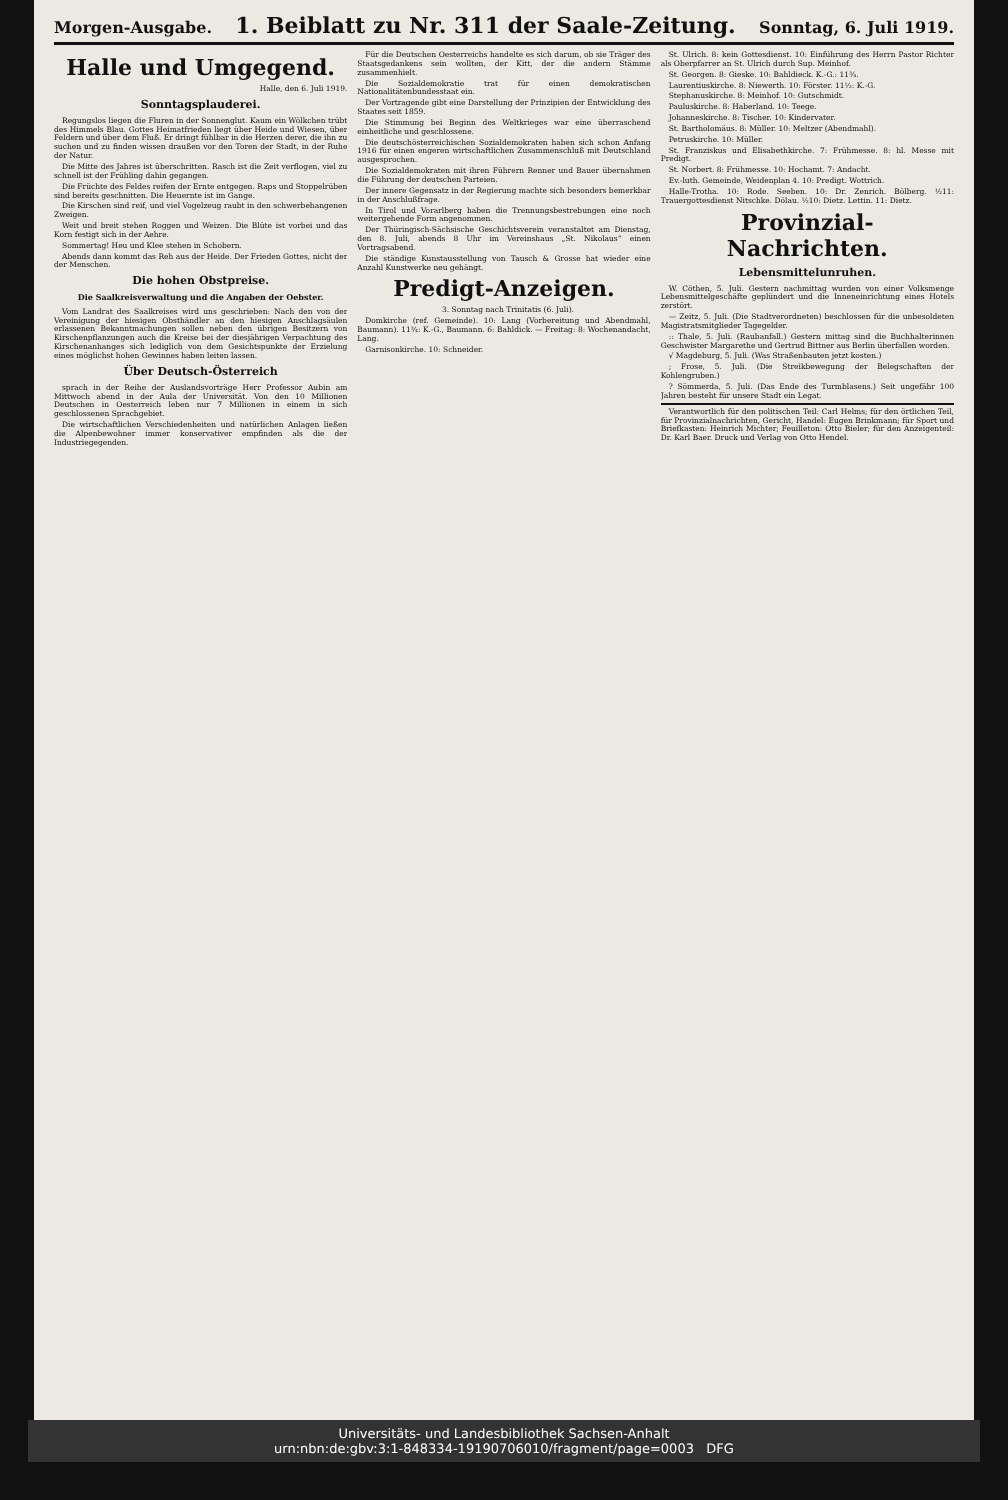Morgen-Ausgabe. 1. Beiblatt zu Nr. 311 der Saale-Zeitung. Sonntag, 6. Juli 1919.
Halle und Umgegend.
Halle, den 6. Juli 1919.
Sonntagsplauderei.
Regungslos liegen die Fluren in der Sonnenglut. Kaum ein Wölkchen trübt des Himmels Blau. Gottes Heimatfrieden liegt über Heide und Wiesen, über Feldern und über dem Fluß. Er dringt fühlbar in die Herzen derer, die ihn zu suchen und zu finden wissen draußen vor den Toren der Stadt, in der Ruhe der Natur.
Die Mitte des Jahres ist überschritten. Rasch ist die Zeit verflogen, viel zu schnell ist der Frühling dahin gegangen.
Die Früchte des Feldes reifen der Ernte entgegen. Raps und Stoppelrüben sind bereits geschnitten. Die Heuernte ist im Gange.
Die Kirschen sind reif, und viel Vogelzeug raubt in den schwerbehangenen Zweigen.
Weit und breit stehen Roggen und Weizen. Die Blüte ist vorbei und das Korn festigt sich in der Aehre.
Sommertag! Heu und Klee stehen in Schobern.
Abends dann kommt das Reh aus der Heide. Der Frieden Gottes, nicht der der Menschen.
Die hohen Obstpreise.
Die Saalkreisverwaltung und die Angaben der Oebster.
Vom Landrat des Saalkreises wird uns geschrieben: Nach den von der Vereinigung der hiesigen Obsthändler an den hiesigen Anschlagsäulen erlassenen Bekanntmachungen sollen neben den übrigen Besitzern von Kirschenpflanzungen auch die Kreise bei der diesjährigen Verpachtung des Kirschenanhanges sich lediglich von dem Gesichtspunkte der Erzielung eines möglichst hohen Gewinnes haben leiten lassen.
Über Deutsch-Österreich
sprach in der Reihe der Auslandsvorträge Herr Professor Aubin am Mittwoch abend in der Aula der Universität. Von den 10 Millionen Deutschen in Oesterreich leben nur 7 Millionen in einem in sich geschlossenen Sprachgebiet.
Die wirtschaftlichen Verschiedenheiten und natürlichen Anlagen ließen die Alpenbewohner immer konservativer empfinden als die der Industriegegenden.
Für die Deutschen Oesterreichs handelte es sich darum, ob sie Träger des Staatsgedankens sein wollten, der Kitt, der die andern Stämme zusammenhielt.
Die Sozialdemokratie trat für einen demokratischen Nationalitätenbundesstaat ein.
Der Vortragende gibt eine Darstellung der Prinzipien der Entwicklung des Staates seit 1859.
Die Stimmung bei Beginn des Weltkrieges war eine überraschend einheitliche und geschlossene.
Die deutschösterreichischen Sozialdemokraten haben sich schon Anfang 1916 für einen engeren wirtschaftlichen Zusammenschluß mit Deutschland ausgesprochen.
Die Sozialdemokraten mit ihren Führern Renner und Bauer übernahmen die Führung der deutschen Parteien.
Der innere Gegensatz in der Regierung machte sich besonders bemerkbar in der Anschlußfrage.
In Tirol und Vorarlberg haben die Trennungsbestrebungen eine noch weitergehende Form angenommen.
Der Thüringisch-Sächsische Geschichtsverein veranstaltet am Dienstag, den 8. Juli, abends 8 Uhr im Vereinshaus „St. Nikolaus“ einen Vortragsabend.
Die ständige Kunstausstellung von Tausch & Grosse hat wieder eine Anzahl Kunstwerke neu gehängt.
Predigt-Anzeigen.
3. Sonntag nach Trinitatis (6. Juli).
Domkirche (ref. Gemeinde). 10: Lang (Vorbereitung und Abendmahl, Baumann). 11¾: K.-G., Baumann. 6: Bahldick. — Freitag: 8: Wochenandacht, Lang.
Garnisonkirche. 10: Schneider.
St. Ulrich. 8: kein Gottesdienst. 10: Einführung des Herrn Pastor Richter als Oberpfarrer an St. Ulrich durch Sup. Meinhof.
St. Georgen. 8: Gieske. 10: Bahldieck. K.-G.: 11¾.
Laurentiuskirche. 8: Niewerth. 10: Förster. 11½: K.-G.
Stephanuskirche. 8: Meinhof. 10: Gutschmidt.
Pauluskirche. 8: Haberland. 10: Teege.
Johanneskirche. 8: Tischer. 10: Kindervater.
St. Bartholomäus. 8: Müller. 10: Meltzer (Abendmahl).
Petruskirche. 10: Müller.
St. Franziskus und Elisabethkirche. 7: Frühmesse. 8: hl. Messe mit Predigt.
St. Norbert. 8: Frühmesse. 10: Hochamt. 7: Andacht.
Ev.-luth. Gemeinde, Weidenplan 4. 10: Predigt. Wottrich.
Halle-Trotha. 10: Rode. Seeben. 10: Dr. Zenrich. Bölberg. ½11: Trauergottesdienst Nitschke. Dölau. ½10: Dietz. Lettin. 11: Dietz.
Provinzial-Nachrichten.
Lebensmittelunruhen.
W. Cöthen, 5. Juli. Gestern nachmittag wurden von einer Volksmenge Lebensmittelgeschäfte geplündert und die Inneneinrichtung eines Hotels zerstört.
— Zeitz, 5. Juli. (Die Stadtverordneten) beschlossen für die unbesoldeten Magistratsmitglieder Tagegelder.
:: Thale, 5. Juli. (Raubanfall.) Gestern mittag sind die Buchhalterinnen Geschwister Margarethe und Gertrud Bittner aus Berlin überfallen worden.
√ Magdeburg, 5. Juli. (Was Straßenbauten jetzt kosten.)
; Frose, 5. Juli. (Die Streikbewegung der Belegschaften der Kohlengruben.)
? Sömmerda, 5. Juli. (Das Ende des Turmblasens.) Seit ungefähr 100 Jahren besteht für unsere Stadt ein Legat.
Verantwortlich für den politischen Teil: Carl Helms; für den örtlichen Teil, für Provinzialnachrichten, Gericht, Handel: Eugen Brinkmann; für Sport und Briefkasten: Heinrich Michter; Feuilleton: Otto Bieler; für den Anzeigenteil: Dr. Karl Baer. Druck und Verlag von Otto Hendel.
Universitäts- und Landesbibliothek Sachsen-Anhalt
urn:nbn:de:gbv:3:1-848334-19190706010/fragment/page=0003 DFG